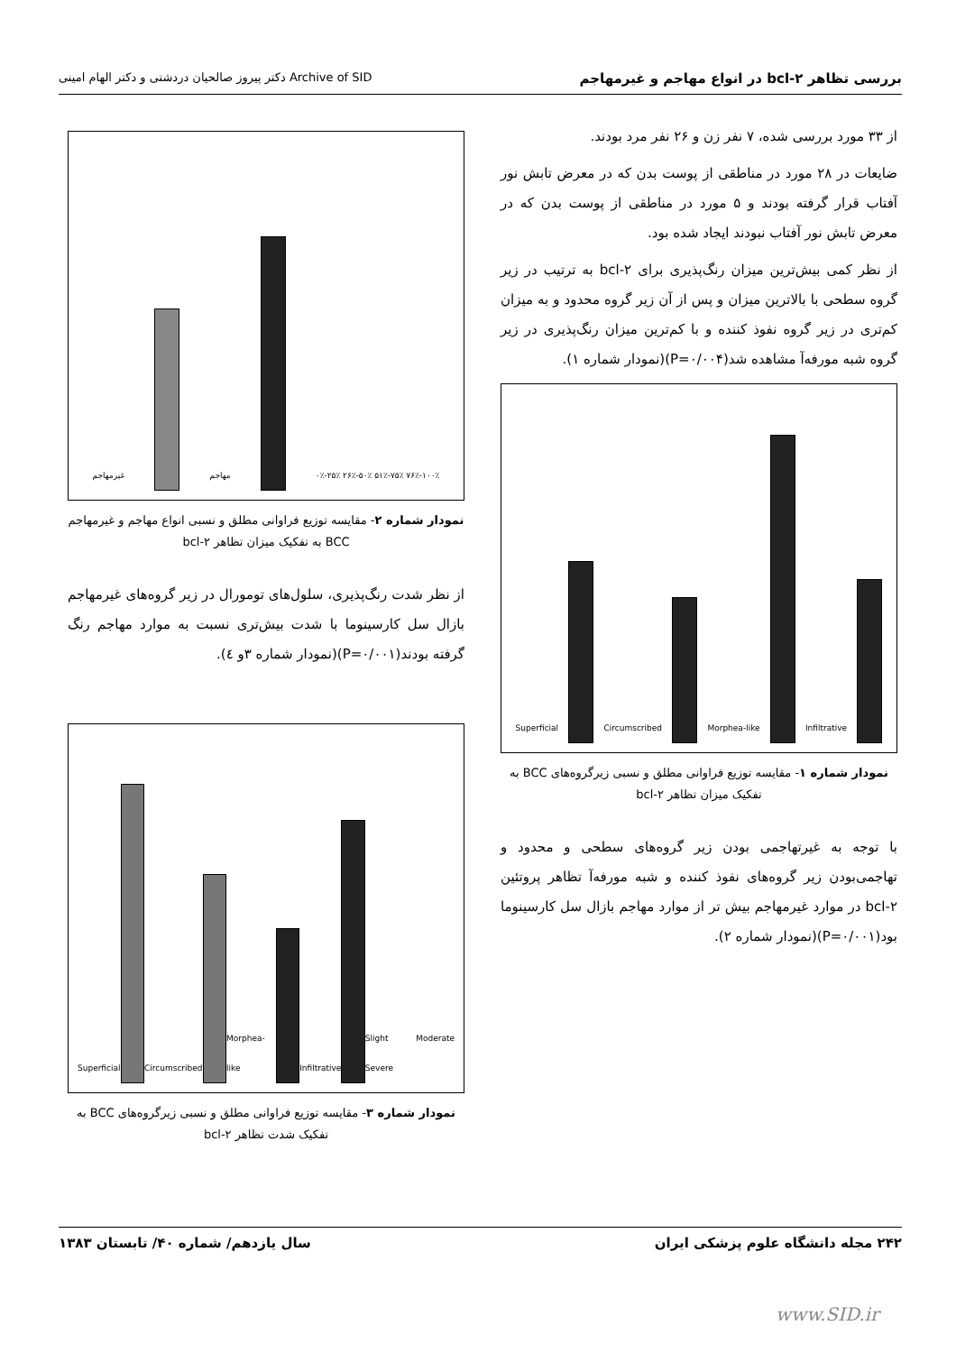بررسی تظاهر bcl-۲ در انواع مهاجم و غیرمهاجم Archive of SID دکتر پیروز صالحیان دردشتی و دکتر الهام امینی
از ۳۳ مورد بررسی شده، ۷ نفر زن و ۲۶ نفر مرد بودند.
ضایعات در ۲۸ مورد در مناطقی از پوست بدن که در معرض تابش نور آفتاب قرار گرفته بودند و ۵ مورد در مناطقی از پوست بدن که در معرض تابش نور آفتاب نبودند ایجاد شده بود.
از نظر کمی بیش‌ترین میزان رنگ‌پذیری برای bcl-۲ به ترتیب در زیر گروه سطحی با بالاترین میزان و پس از آن زیر گروه محدود و به میزان کم‌تری در زیر گروه نفوذ کننده و با کم‌ترین میزان رنگ‌پذیری در زیر گروه شبه مورفه‌آ مشاهده شد(P=۰/۰۰۴)(نمودار شماره ۱).
Superficial
Circumscribed
Morphea-like
Infiltrative
نمودار شماره ۱- مقایسه توزیع فراوانی مطلق و نسبی زیرگروه‌های BCC به تفکیک میزان تظاهر bcl-۲
با توجه به غیرتهاجمی بودن زیر گروه‌های سطحی و محدود و تهاجمی‌بودن زیر گروه‌های نفوذ کننده و شبه مورفه‌آ تظاهر پروتئین bcl-۲ در موارد غیرمهاجم بیش تر از موارد مهاجم بازال سل کارسینوما بود(P=۰/۰۰۱)(نمودار شماره ۲).
غیرمهاجم
مهاجم
۰٪-۲۵٪ ۲۶٪-۵۰٪ ۵۱٪-۷۵٪ ۷۶٪-۱۰۰٪
نمودار شماره ۲- مقایسه توزیع فراوانی مطلق و نسبی انواع مهاجم و غیرمهاجم BCC به تفکیک میزان تظاهر bcl-۲
از نظر شدت رنگ‌پذیری، سلول‌های تومورال در زیر گروه‌های غیرمهاجم بازال سل کارسینوما با شدت بیش‌تری نسبت به موارد مهاجم رنگ گرفته بودند(P=۰/۰۰۱)(نمودار شماره ۳و ٤).
Superficial
Circumscribed
Morphea-like
Infiltrative
Slight Moderate Severe
نمودار شماره ۳- مقایسه توزیع فراوانی مطلق و نسبی زیرگروه‌های BCC به تفکیک شدت تظاهر bcl-۲
۲۴۲ مجله دانشگاه علوم پزشکی ایران سال یازدهم/ شماره ۴۰/ تابستان ۱۳۸۳
www.SID.ir